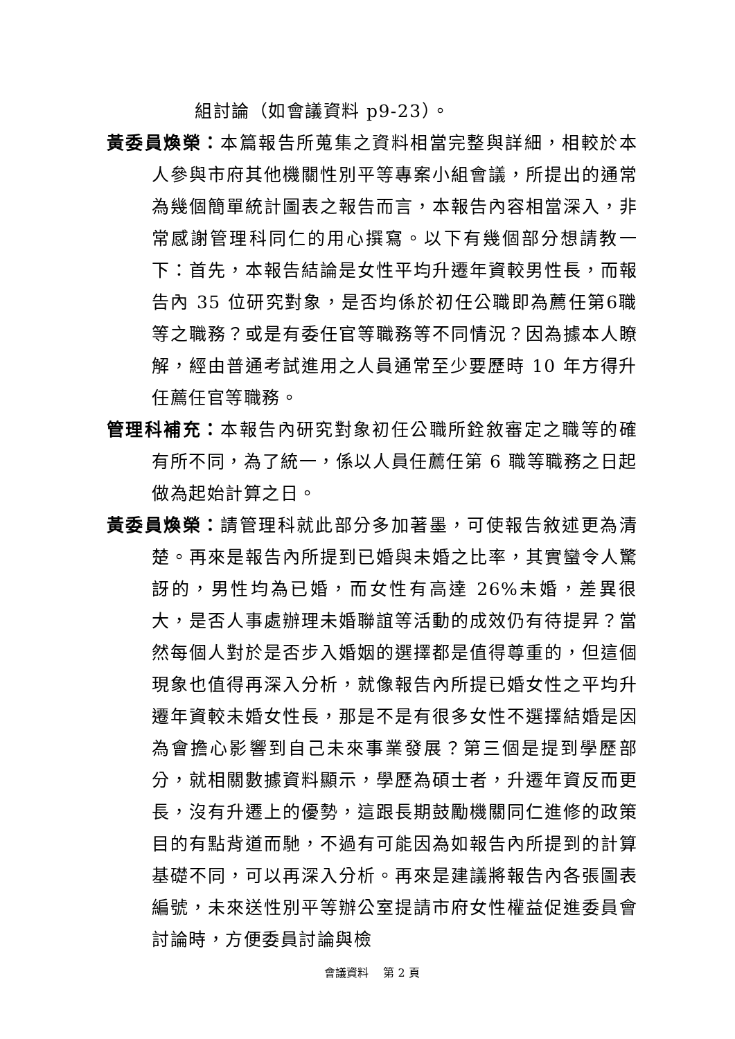組討論（如會議資料 p9-23）。
黃委員煥榮：本篇報告所蒐集之資料相當完整與詳細，相較於本人參與市府其他機關性別平等專案小組會議，所提出的通常為幾個簡單統計圖表之報告而言，本報告內容相當深入，非常感謝管理科同仁的用心撰寫。以下有幾個部分想請教一下：首先，本報告結論是女性平均升遷年資較男性長，而報告內 35 位研究對象，是否均係於初任公職即為薦任第6職等之職務？或是有委任官等職務等不同情況？因為據本人瞭解，經由普通考試進用之人員通常至少要歷時 10 年方得升任薦任官等職務。
管理科補充：本報告內研究對象初任公職所銓敘審定之職等的確有所不同，為了統一，係以人員任薦任第 6 職等職務之日起做為起始計算之日。
黃委員煥榮：請管理科就此部分多加著墨，可使報告敘述更為清楚。再來是報告內所提到已婚與未婚之比率，其實蠻令人驚訝的，男性均為已婚，而女性有高達 26%未婚，差異很大，是否人事處辦理未婚聯誼等活動的成效仍有待提昇？當然每個人對於是否步入婚姻的選擇都是值得尊重的，但這個現象也值得再深入分析，就像報告內所提已婚女性之平均升遷年資較未婚女性長，那是不是有很多女性不選擇結婚是因為會擔心影響到自己未來事業發展？第三個是提到學歷部分，就相關數據資料顯示，學歷為碩士者，升遷年資反而更長，沒有升遷上的優勢，這跟長期鼓勵機關同仁進修的政策目的有點背道而馳，不過有可能因為如報告內所提到的計算基礎不同，可以再深入分析。再來是建議將報告內各張圖表編號，未來送性別平等辦公室提請市府女性權益促進委員會討論時，方便委員討論與檢
會議資料　 第 2 頁